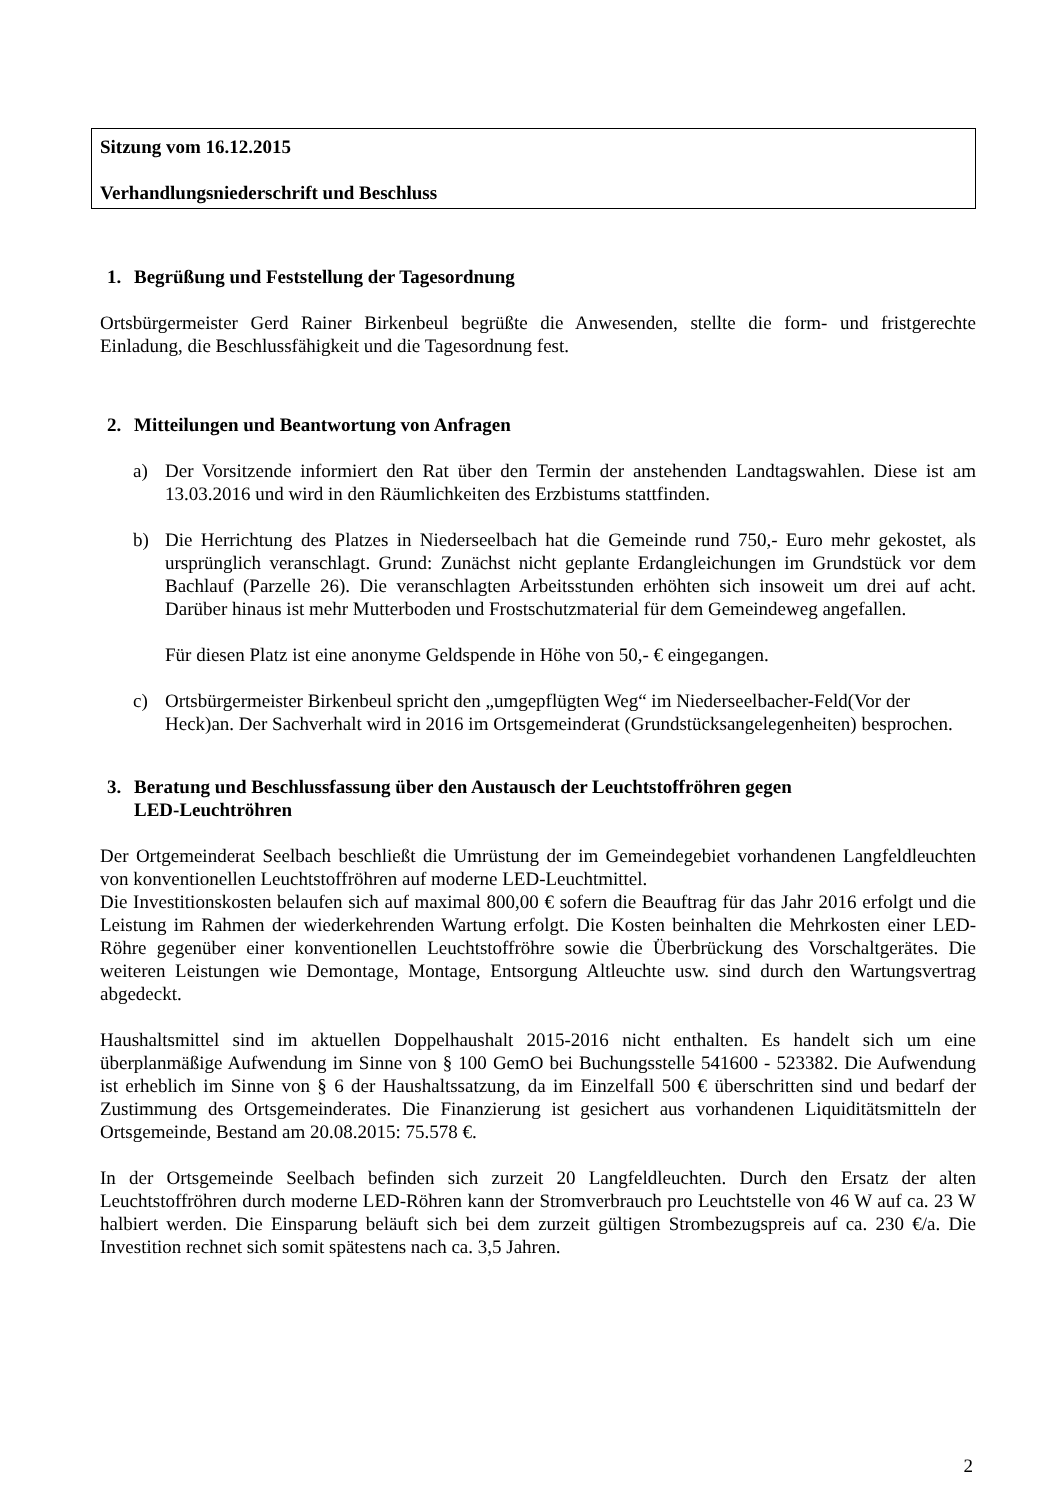Sitzung vom 16.12.2015
Verhandlungsniederschrift und Beschluss
1. Begrüßung und Feststellung der Tagesordnung
Ortsbürgermeister Gerd Rainer Birkenbeul begrüßte die Anwesenden, stellte die form- und fristgerechte Einladung, die Beschlussfähigkeit und die Tagesordnung fest.
2. Mitteilungen und Beantwortung von Anfragen
a) Der Vorsitzende informiert den Rat über den Termin der anstehenden Landtagswahlen. Diese ist am 13.03.2016 und wird in den Räumlichkeiten des Erzbistums stattfinden.
b) Die Herrichtung des Platzes in Niederseelbach hat die Gemeinde rund 750,- Euro mehr gekostet, als ursprünglich veranschlagt. Grund: Zunächst nicht geplante Erdangleichungen im Grundstück vor dem Bachlauf (Parzelle 26). Die veranschlagten Arbeitsstunden erhöhten sich insoweit um drei auf acht. Darüber hinaus ist mehr Mutterboden und Frostschutzmaterial für dem Gemeindeweg angefallen.
Für diesen Platz ist eine anonyme Geldspende in Höhe von 50,- € eingegangen.
c) Ortsbürgermeister Birkenbeul spricht den „umgepflügten Weg“ im Niederseelbacher-Feld(Vor der Heck)an. Der Sachverhalt wird in 2016 im Ortsgemeinderat (Grundstücksangelegenheiten) besprochen.
3. Beratung und Beschlussfassung über den Austausch der Leuchtstoffröhren gegen
LED-Leuchtröhren
Der Ortgemeinderat Seelbach beschließt die Umrüstung der im Gemeindegebiet vorhandenen Langfeldleuchten von konventionellen Leuchtstoffröhren auf moderne LED-Leuchtmittel.
Die Investitionskosten belaufen sich auf maximal 800,00 € sofern die Beauftrag für das Jahr 2016 erfolgt und die Leistung im Rahmen der wiederkehrenden Wartung erfolgt. Die Kosten beinhalten die Mehrkosten einer LED-Röhre gegenüber einer konventionellen Leuchtstoffröhre sowie die Überbrückung des Vorschaltgerätes. Die weiteren Leistungen wie Demontage, Montage, Entsorgung Altleuchte usw. sind durch den Wartungsvertrag abgedeckt.
Haushaltsmittel sind im aktuellen Doppelhaushalt 2015-2016 nicht enthalten. Es handelt sich um eine überplanmäßige Aufwendung im Sinne von § 100 GemO bei Buchungsstelle 541600 - 523382. Die Aufwendung ist erheblich im Sinne von § 6 der Haushaltssatzung, da im Einzelfall 500 € überschritten sind und bedarf der Zustimmung des Ortsgemeinderates. Die Finanzierung ist gesichert aus vorhandenen Liquiditätsmitteln der Ortsgemeinde, Bestand am 20.08.2015: 75.578 €.
In der Ortsgemeinde Seelbach befinden sich zurzeit 20 Langfeldleuchten. Durch den Ersatz der alten Leuchtstoffröhren durch moderne LED-Röhren kann der Stromverbrauch pro Leuchtstelle von 46 W auf ca. 23 W halbiert werden. Die Einsparung beläuft sich bei dem zurzeit gültigen Strombezugspreis auf ca. 230 €/a. Die Investition rechnet sich somit spätestens nach ca. 3,5 Jahren.
2